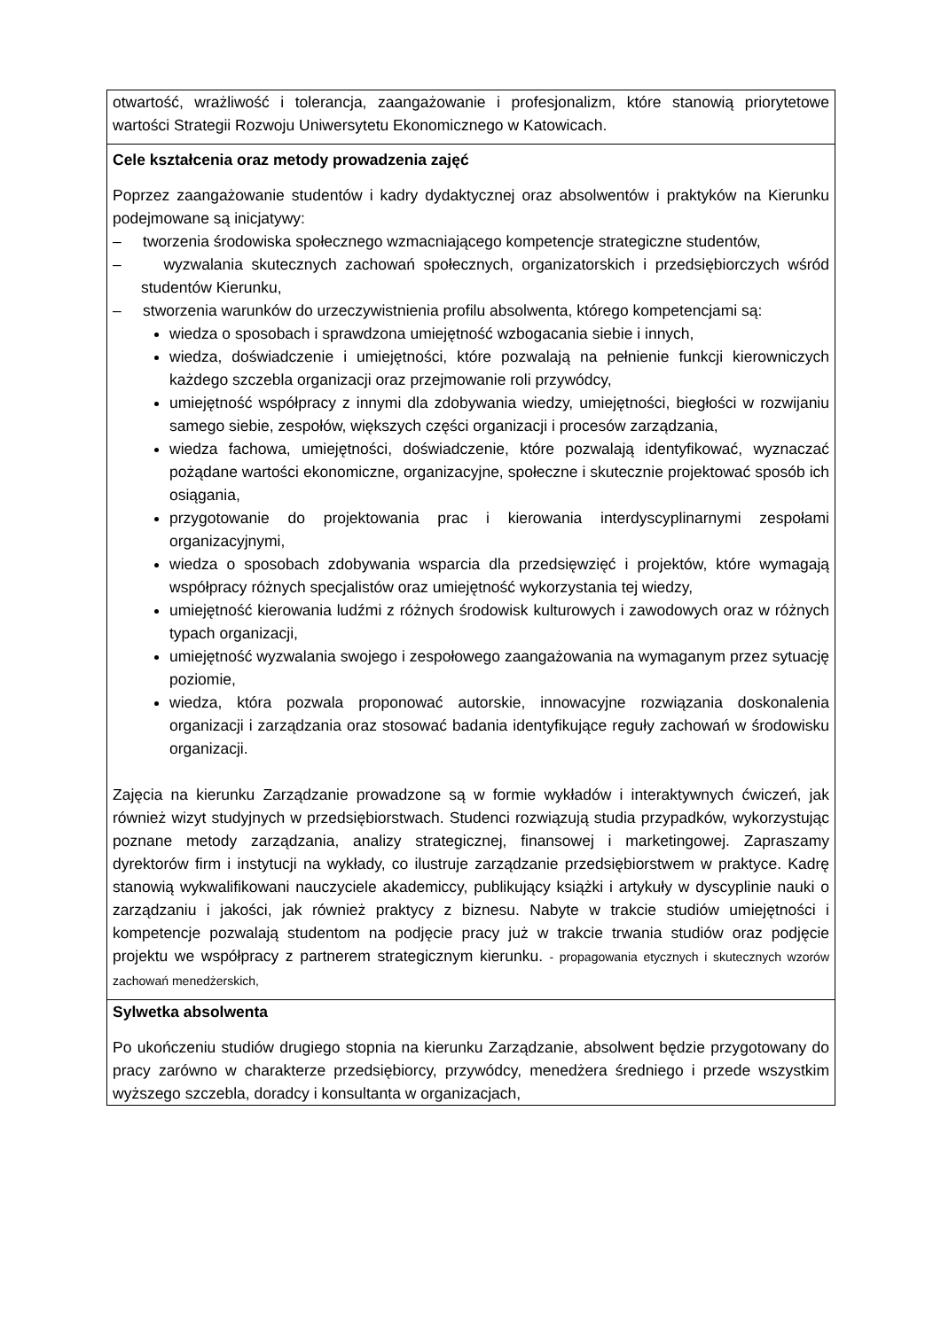| otwartość, wrażliwość i tolerancja, zaangażowanie i profesjonalizm, które stanowią priorytetowe wartości Strategii Rozwoju Uniwersytetu Ekonomicznego w Katowicach. |
| Cele kształcenia oraz metody prowadzenia zajęć Poprzez zaangażowanie studentów i kadry dydaktycznej oraz absolwentów i praktyków na Kierunku podejmowane są inicjatywy: – tworzenia środowiska społecznego wzmacniającego kompetencje strategiczne studentów, – wyzwalania skutecznych zachowań społecznych, organizatorskich i przedsiębiorczych wśród studentów Kierunku, – stworzenia warunków do urzeczywistnienia profilu absolwenta, którego kompetencjami są: wiedza o sposobach i sprawdzona umiejętność wzbogacania siebie i innych, wiedza, doświadczenie i umiejętności, które pozwalają na pełnienie funkcji kierowniczych każdego szczebla organizacji oraz przejmowanie roli przywódcy, umiejętność współpracy z innymi dla zdobywania wiedzy, umiejętności, biegłości w rozwijaniu samego siebie, zespołów, większych części organizacji i procesów zarządzania, wiedza fachowa, umiejętności, doświadczenie, które pozwalają identyfikować, wyznaczać pożądane wartości ekonomiczne, organizacyjne, społeczne i skutecznie projektować sposób ich osiągania, przygotowanie do projektowania prac i kierowania interdyscyplinarnymi zespołami organizacyjnymi, wiedza o sposobach zdobywania wsparcia dla przedsięwzięć i projektów, które wymagają współpracy różnych specjalistów oraz umiejętność wykorzystania tej wiedzy, umiejętność kierowania ludźmi z różnych środowisk kulturowych i zawodowych oraz w różnych typach organizacji, umiejętność wyzwalania swojego i zespołowego zaangażowania na wymaganym przez sytuację poziomie, wiedza, która pozwala proponować autorskie, innowacyjne rozwiązania doskonalenia organizacji i zarządzania oraz stosować badania identyfikujące reguły zachowań w środowisku organizacji. Zajęcia na kierunku Zarządzanie prowadzone są w formie wykładów i interaktywnych ćwiczeń, jak również wizyt studyjnych w przedsiębiorstwach. Studenci rozwiązują studia przypadków, wykorzystując poznane metody zarządzania, analizy strategicznej, finansowej i marketingowej. Zapraszamy dyrektorów firm i instytucji na wykłady, co ilustruje zarządzanie przedsiębiorstwem w praktyce. Kadrę stanowią wykwalifikowani nauczyciele akademiccy, publikujący książki i artykuły w dyscyplinie nauki o zarządzaniu i jakości, jak również praktycy z biznesu. Nabyte w trakcie studiów umiejętności i kompetencje pozwalają studentom na podjęcie pracy już w trakcie trwania studiów oraz podjęcie projektu we współpracy z partnerem strategicznym kierunku. - propagowania etycznych i skutecznych wzorów zachowań menedżerskich, |
| Sylwetka absolwenta Po ukończeniu studiów drugiego stopnia na kierunku Zarządzanie, absolwent będzie przygotowany do pracy zarówno w charakterze przedsiębiorcy, przywódcy, menedżera średniego i przede wszystkim wyższego szczebla, doradcy i konsultanta w organizacjach, |